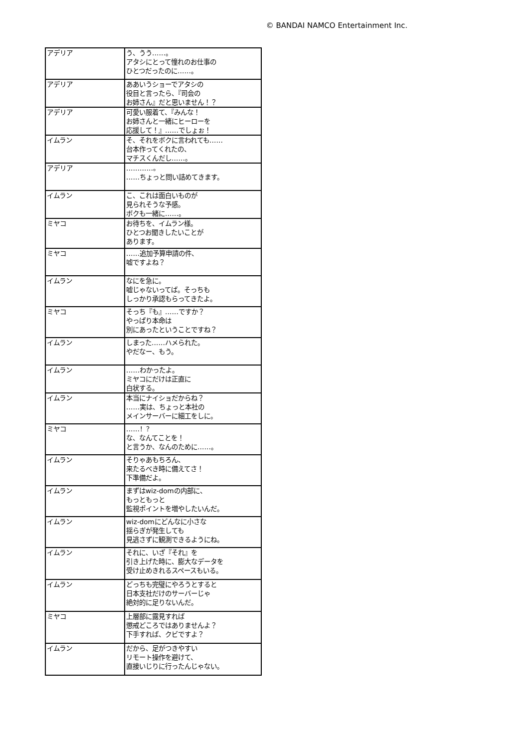© BANDAI NAMCO Entertainment Inc.
| アデリア | う、うう……。 アタシにとって憧れのお仕事の ひとつだったのに……。 |
| アデリア | ああいうショーでアタシの 役目と言ったら、『司会の お姉さん』だと思いません！？ |
| アデリア | 可愛い服着て、『みんな！ お姉さんと一緒にヒーローを 応援して！』……でしょぉ！ |
| イムラン | そ、それをボクに言われても…… 台本作ってくれたの、 マチスくんだし……。 |
| アデリア | …………。 ……ちょっと問い詰めてきます。 |
| イムラン | こ、これは面白いものが 見られそうな予感。 ボクも一緒に……。 |
| ミヤコ | お待ちを、イムラン様。 ひとつお聞きしたいことが あります。 |
| ミヤコ | ……追加予算申請の件、 嘘ですよね？ |
| イムラン | なにを急に。 嘘じゃないってば。そっちも しっかり承認もらってきたよ。 |
| ミヤコ | そっち『も』……ですか？ やっぱり本命は 別にあったということですね？ |
| イムラン | しまった……ハメられた。 やだなー、もう。 |
| イムラン | ……わかったよ。 ミヤコにだけは正直に 白状する。 |
| イムラン | 本当にナイショだからね？ ……実は、ちょっと本社の メインサーバーに細工をしに。 |
| ミヤコ | ……！？ な、なんてことを！ と言うか、なんのために……。 |
| イムラン | そりゃあもちろん、 来たるべき時に備えてさ！ 下準備だよ。 |
| イムラン | まずはwiz-domの内部に、 もっともっと 監視ポイントを増やしたいんだ。 |
| イムラン | wiz-domにどんなに小さな 揺らぎが発生しても 見逃さずに観測できるようにね。 |
| イムラン | それに、いざ『それ』を 引き上げた時に、膨大なデータを 受け止めきれるスペースもいる。 |
| イムラン | どっちも完璧にやろうとすると 日本支社だけのサーバーじゃ 絶対的に足りないんだ。 |
| ミヤコ | 上層部に露見すれば 懲戒どころではありませんよ？ 下手すれば、クビですよ？ |
| イムラン | だから、足がつきやすい リモート操作を避けて、 直接いじりに行ったんじゃない。 |